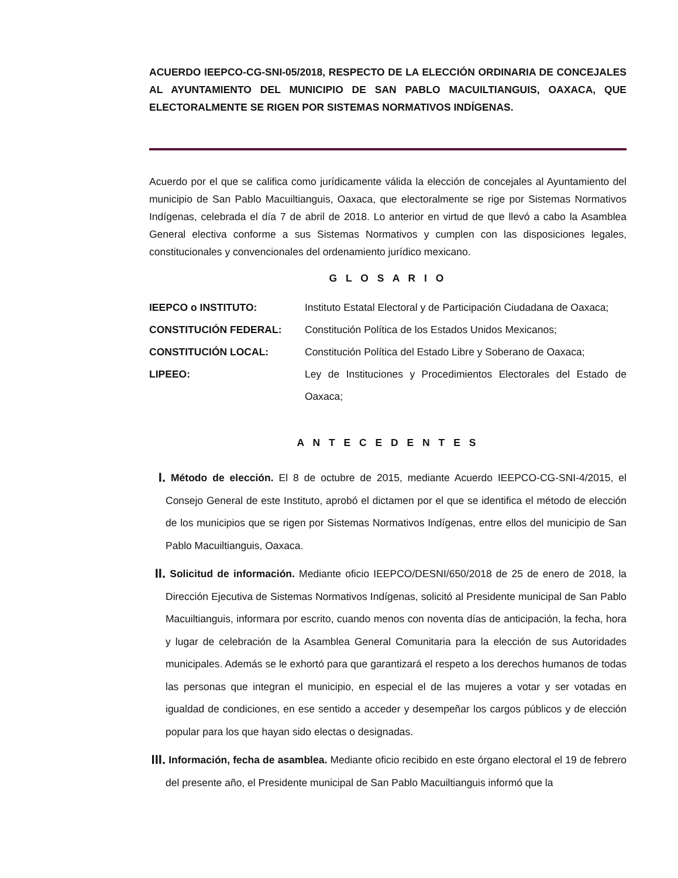ACUERDO IEEPCO-CG-SNI-05/2018, RESPECTO DE LA ELECCIÓN ORDINARIA DE CONCEJALES AL AYUNTAMIENTO DEL MUNICIPIO DE SAN PABLO MACUILTIANGUIS, OAXACA, QUE ELECTORALMENTE SE RIGEN POR SISTEMAS NORMATIVOS INDÍGENAS.
Acuerdo por el que se califica como jurídicamente válida la elección de concejales al Ayuntamiento del municipio de San Pablo Macuiltianguis, Oaxaca, que electoralmente se rige por Sistemas Normativos Indígenas, celebrada el día 7 de abril de 2018. Lo anterior en virtud de que llevó a cabo la Asamblea General electiva conforme a sus Sistemas Normativos y cumplen con las disposiciones legales, constitucionales y convencionales del ordenamiento jurídico mexicano.
G L O S A R I O
IEEPCO o INSTITUTO: Instituto Estatal Electoral y de Participación Ciudadana de Oaxaca;
CONSTITUCIÓN FEDERAL: Constitución Política de los Estados Unidos Mexicanos;
CONSTITUCIÓN LOCAL: Constitución Política del Estado Libre y Soberano de Oaxaca;
LIPEEO: Ley de Instituciones y Procedimientos Electorales del Estado de Oaxaca;
A N T E C E D E N T E S
I.
Método de elección. El 8 de octubre de 2015, mediante Acuerdo IEEPCO-CG-SNI-4/2015, el Consejo General de este Instituto, aprobó el dictamen por el que se identifica el método de elección de los municipios que se rigen por Sistemas Normativos Indígenas, entre ellos del municipio de San Pablo Macuiltianguis, Oaxaca.
II.
Solicitud de información. Mediante oficio IEEPCO/DESNI/650/2018 de 25 de enero de 2018, la Dirección Ejecutiva de Sistemas Normativos Indígenas, solicitó al Presidente municipal de San Pablo Macuiltianguis, informara por escrito, cuando menos con noventa días de anticipación, la fecha, hora y lugar de celebración de la Asamblea General Comunitaria para la elección de sus Autoridades municipales. Además se le exhortó para que garantizará el respeto a los derechos humanos de todas las personas que integran el municipio, en especial el de las mujeres a votar y ser votadas en igualdad de condiciones, en ese sentido a acceder y desempeñar los cargos públicos y de elección popular para los que hayan sido electas o designadas.
III.
Información, fecha de asamblea. Mediante oficio recibido en este órgano electoral el 19 de febrero del presente año, el Presidente municipal de San Pablo Macuiltianguis informó que la